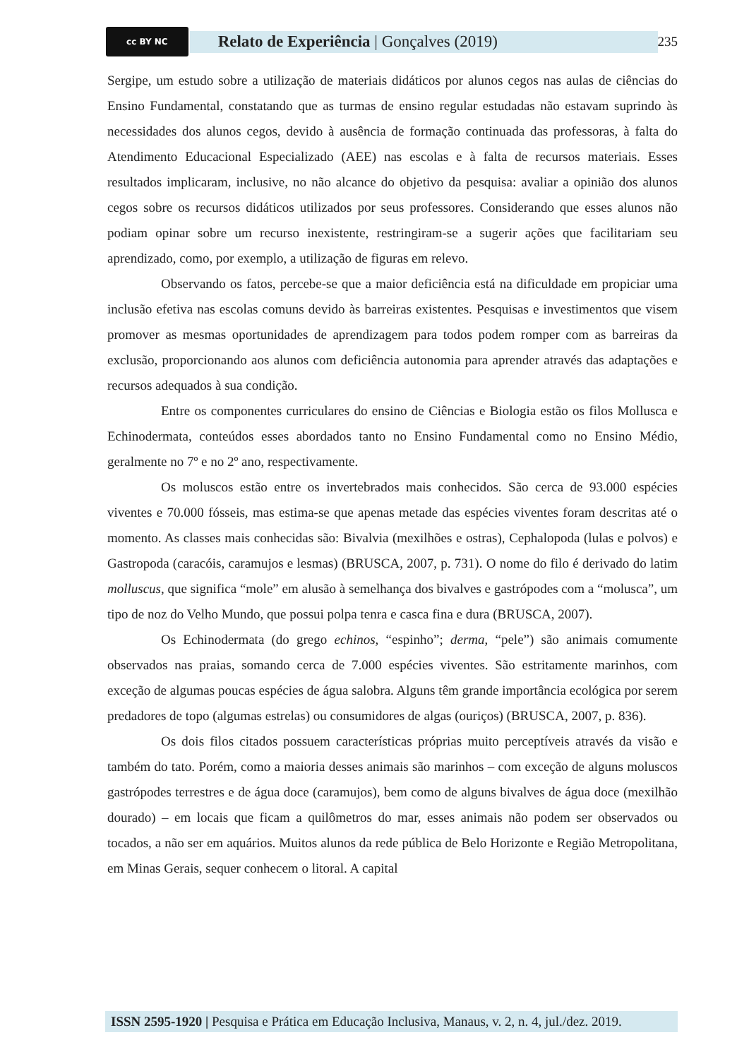cc BY NC
Relato de Experiência | Gonçalves (2019)
235
Sergipe, um estudo sobre a utilização de materiais didáticos por alunos cegos nas aulas de ciências do Ensino Fundamental, constatando que as turmas de ensino regular estudadas não estavam suprindo às necessidades dos alunos cegos, devido à ausência de formação continuada das professoras, à falta do Atendimento Educacional Especializado (AEE) nas escolas e à falta de recursos materiais. Esses resultados implicaram, inclusive, no não alcance do objetivo da pesquisa: avaliar a opinião dos alunos cegos sobre os recursos didáticos utilizados por seus professores. Considerando que esses alunos não podiam opinar sobre um recurso inexistente, restringiram-se a sugerir ações que facilitariam seu aprendizado, como, por exemplo, a utilização de figuras em relevo.
Observando os fatos, percebe-se que a maior deficiência está na dificuldade em propiciar uma inclusão efetiva nas escolas comuns devido às barreiras existentes. Pesquisas e investimentos que visem promover as mesmas oportunidades de aprendizagem para todos podem romper com as barreiras da exclusão, proporcionando aos alunos com deficiência autonomia para aprender através das adaptações e recursos adequados à sua condição.
Entre os componentes curriculares do ensino de Ciências e Biologia estão os filos Mollusca e Echinodermata, conteúdos esses abordados tanto no Ensino Fundamental como no Ensino Médio, geralmente no 7º e no 2º ano, respectivamente.
Os moluscos estão entre os invertebrados mais conhecidos. São cerca de 93.000 espécies viventes e 70.000 fósseis, mas estima-se que apenas metade das espécies viventes foram descritas até o momento. As classes mais conhecidas são: Bivalvia (mexilhões e ostras), Cephalopoda (lulas e polvos) e Gastropoda (caracóis, caramujos e lesmas) (BRUSCA, 2007, p. 731). O nome do filo é derivado do latim molluscus, que significa “mole” em alusão à semelhança dos bivalves e gastrópodes com a “molusca”, um tipo de noz do Velho Mundo, que possui polpa tenra e casca fina e dura (BRUSCA, 2007).
Os Echinodermata (do grego echinos, “espinho”; derma, “pele”) são animais comumente observados nas praias, somando cerca de 7.000 espécies viventes. São estritamente marinhos, com exceção de algumas poucas espécies de água salobra. Alguns têm grande importância ecológica por serem predadores de topo (algumas estrelas) ou consumidores de algas (ouriços) (BRUSCA, 2007, p. 836).
Os dois filos citados possuem características próprias muito perceptíveis através da visão e também do tato. Porém, como a maioria desses animais são marinhos – com exceção de alguns moluscos gastrópodes terrestres e de água doce (caramujos), bem como de alguns bivalves de água doce (mexilhão dourado) – em locais que ficam a quilômetros do mar, esses animais não podem ser observados ou tocados, a não ser em aquários. Muitos alunos da rede pública de Belo Horizonte e Região Metropolitana, em Minas Gerais, sequer conhecem o litoral. A capital
ISSN 2595-1920 | Pesquisa e Prática em Educação Inclusiva, Manaus, v. 2, n. 4, jul./dez. 2019.